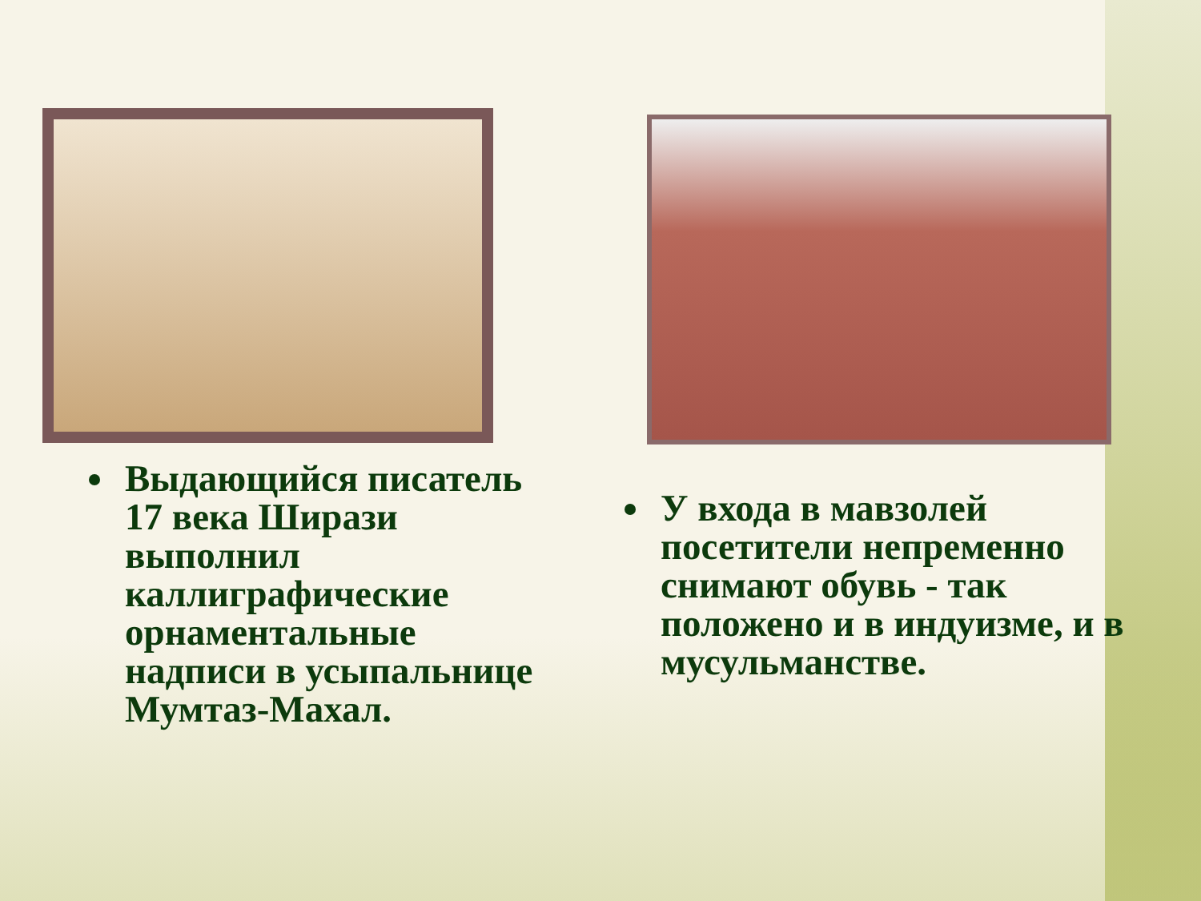Выдающийся писатель 17 века Ширази выполнил каллиграфические орнаментальные надписи в усыпальнице Мумтаз-Махал.
У входа в мавзолей посетители непременно снимают обувь - так положено и в индуизме, и в мусульманстве.